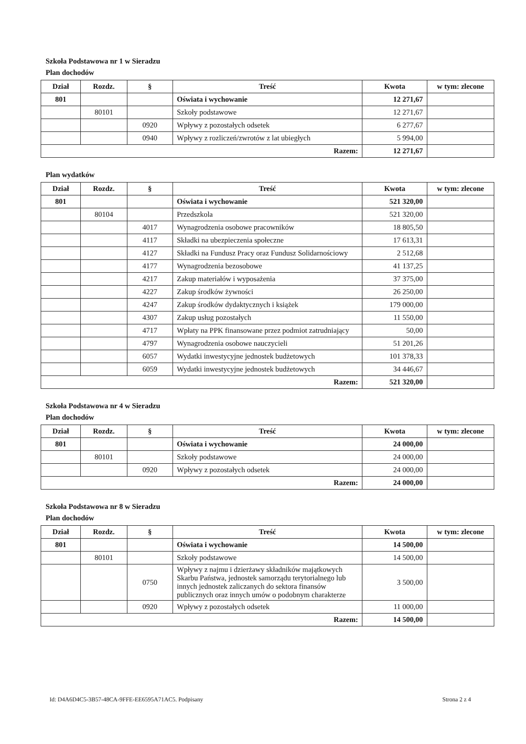Szkoła Podstawowa nr 1 w Sieradzu
Plan dochodów
| Dział | Rozdz. | § | Treść | Kwota | w tym: zlecone |
| --- | --- | --- | --- | --- | --- |
| 801 | | | Oświata i wychowanie | 12 271,67 | |
| | 80101 | | Szkoły podstawowe | 12 271,67 | |
| | | 0920 | Wpływy z pozostałych odsetek | 6 277,67 | |
| | | 0940 | Wpływy z rozliczeń/zwrotów z lat ubiegłych | 5 994,00 | |
| Razem: | | | | 12 271,67 | |
Plan wydatków
| Dział | Rozdz. | § | Treść | Kwota | w tym: zlecone |
| --- | --- | --- | --- | --- | --- |
| 801 | | | Oświata i wychowanie | 521 320,00 | |
| | 80104 | | Przedszkola | 521 320,00 | |
| | | 4017 | Wynagrodzenia osobowe pracowników | 18 805,50 | |
| | | 4117 | Składki na ubezpieczenia społeczne | 17 613,31 | |
| | | 4127 | Składki na Fundusz Pracy oraz Fundusz Solidarnościowy | 2 512,68 | |
| | | 4177 | Wynagrodzenia bezosobowe | 41 137,25 | |
| | | 4217 | Zakup materiałów i wyposażenia | 37 375,00 | |
| | | 4227 | Zakup środków żywności | 26 250,00 | |
| | | 4247 | Zakup środków dydaktycznych i książek | 179 000,00 | |
| | | 4307 | Zakup usług pozostałych | 11 550,00 | |
| | | 4717 | Wpłaty na PPK finansowane przez podmiot zatrudniający | 50,00 | |
| | | 4797 | Wynagrodzenia osobowe nauczycieli | 51 201,26 | |
| | | 6057 | Wydatki inwestycyjne jednostek budżetowych | 101 378,33 | |
| | | 6059 | Wydatki inwestycyjne jednostek budżetowych | 34 446,67 | |
| Razem: | | | | 521 320,00 | |
Szkoła Podstawowa nr 4 w Sieradzu
Plan dochodów
| Dział | Rozdz. | § | Treść | Kwota | w tym: zlecone |
| --- | --- | --- | --- | --- | --- |
| 801 | | | Oświata i wychowanie | 24 000,00 | |
| | 80101 | | Szkoły podstawowe | 24 000,00 | |
| | | 0920 | Wpływy z pozostałych odsetek | 24 000,00 | |
| Razem: | | | | 24 000,00 | |
Szkoła Podstawowa nr 8 w Sieradzu
Plan dochodów
| Dział | Rozdz. | § | Treść | Kwota | w tym: zlecone |
| --- | --- | --- | --- | --- | --- |
| 801 | | | Oświata i wychowanie | 14 500,00 | |
| | 80101 | | Szkoły podstawowe | 14 500,00 | |
| | | 0750 | Wpływy z najmu i dzierżawy składników majątkowych Skarbu Państwa, jednostek samorządu terytorialnego lub innych jednostek zaliczanych do sektora finansów publicznych oraz innych umów o podobnym charakterze | 3 500,00 | |
| | | 0920 | Wpływy z pozostałych odsetek | 11 000,00 | |
| Razem: | | | | 14 500,00 | |
Id: D4A6D4C5-3B57-48CA-9FFE-EE6595A71AC5. Podpisany Strona 2 z 4